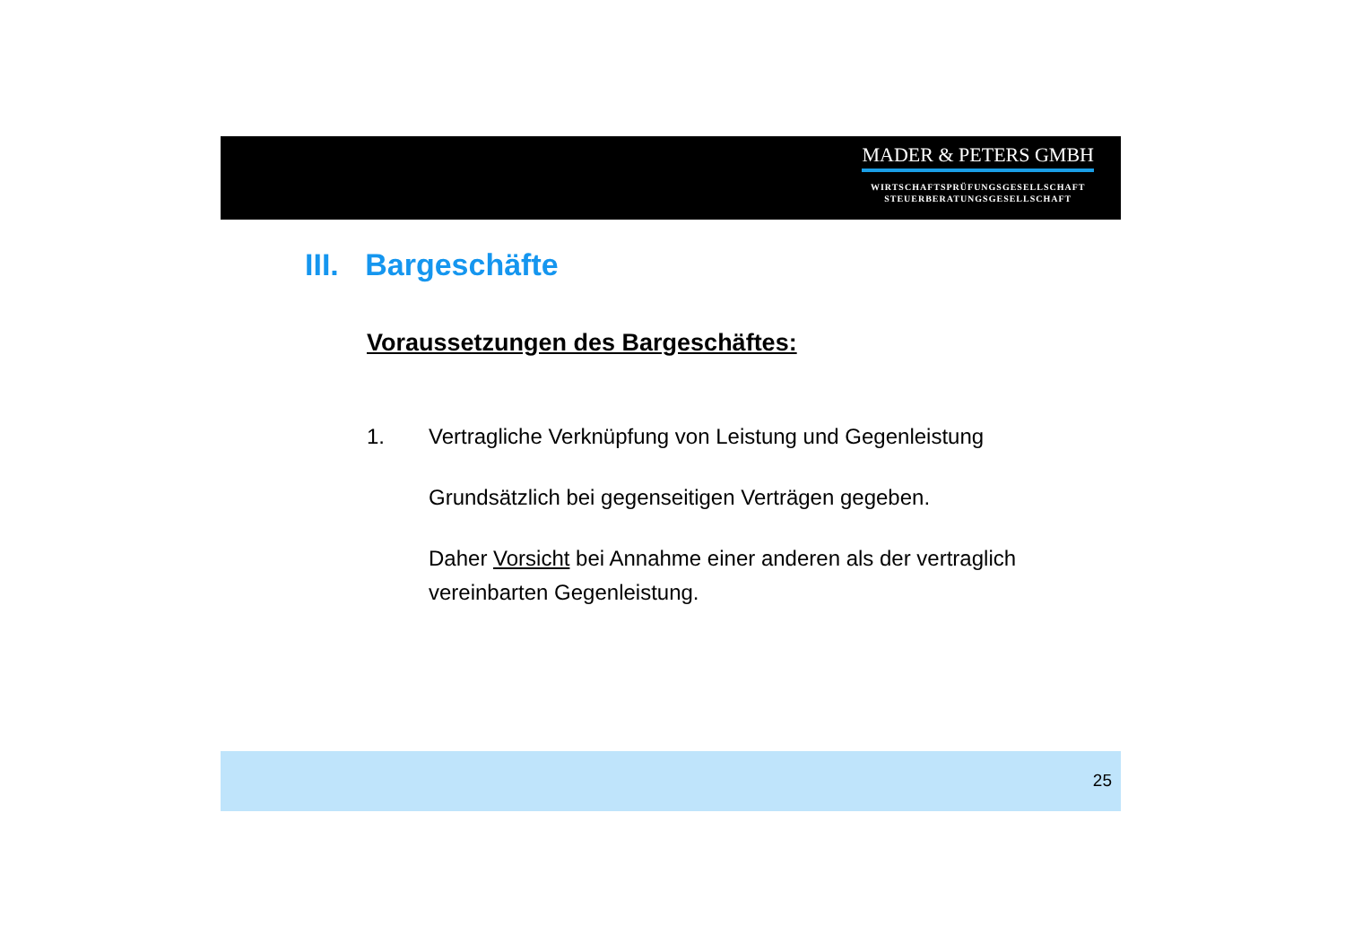MADER & PETERS GMBH
WIRTSCHAFTSPRÜFUNGSGESELLSCHAFT
STEUERBERATUNGSGESELLSCHAFT
III. Bargeschäfte
Voraussetzungen des Bargeschäftes:
1. Vertragliche Verknüpfung von Leistung und Gegenleistung
Grundsätzlich bei gegenseitigen Verträgen gegeben.
Daher Vorsicht bei Annahme einer anderen als der vertraglich vereinbarten Gegenleistung.
25